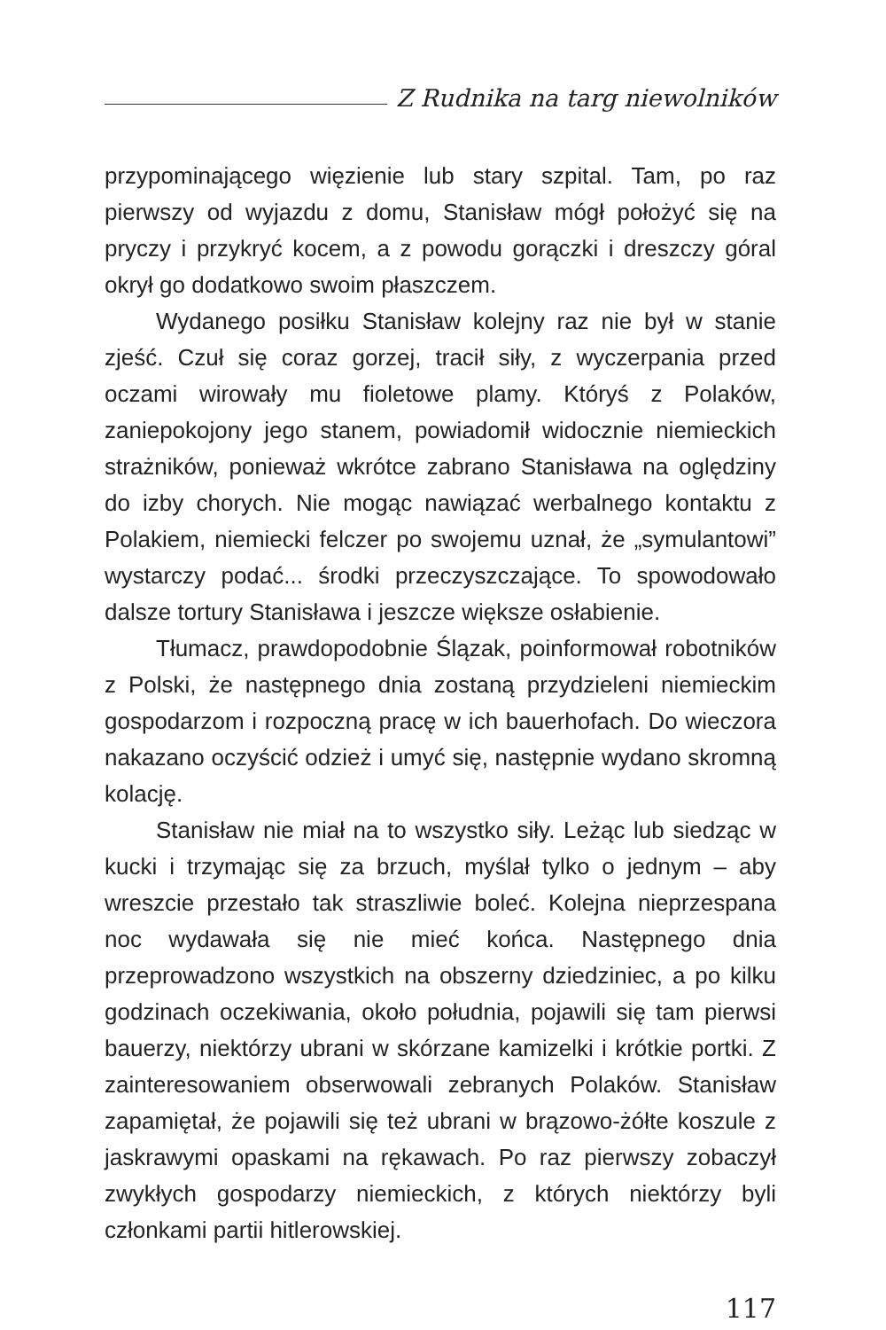Z Rudnika na targ niewolników
przypominającego więzienie lub stary szpital. Tam, po raz pierwszy od wyjazdu z domu, Stanisław mógł położyć się na pryczy i przykryć kocem, a z powodu gorączki i dreszczy góral okrył go dodatkowo swoim płaszczem.
Wydanego posiłku Stanisław kolejny raz nie był w stanie zjeść. Czuł się coraz gorzej, tracił siły, z wyczerpania przed oczami wirowały mu fioletowe plamy. Któryś z Polaków, zaniepokojony jego stanem, powiadomił widocznie niemieckich strażników, ponieważ wkrótce zabrano Stanisława na oględziny do izby chorych. Nie mogąc nawiązać werbalnego kontaktu z Polakiem, niemiecki felczer po swojemu uznał, że „symulantowi” wystarczy podać... środki przeczyszczające. To spowodowało dalsze tortury Stanisława i jeszcze większe osłabienie.
Tłumacz, prawdopodobnie Ślązak, poinformował robotników z Polski, że następnego dnia zostaną przydzieleni niemieckim gospodarzom i rozpoczną pracę w ich bauerhofach. Do wieczora nakazano oczyścić odzież i umyć się, następnie wydano skromną kolację.
Stanisław nie miał na to wszystko siły. Leżąc lub siedząc w kucki i trzymając się za brzuch, myślał tylko o jednym – aby wreszcie przestało tak straszliwie boleć. Kolejna nieprzespana noc wydawała się nie mieć końca. Następnego dnia przeprowadzono wszystkich na obszerny dziedziniec, a po kilku godzinach oczekiwania, około południa, pojawili się tam pierwsi bauerzy, niektórzy ubrani w skórzane kamizelki i krótkie portki. Z zainteresowaniem obserwowali zebranych Polaków. Stanisław zapamiętał, że pojawili się też ubrani w brązowo-żółte koszule z jaskrawymi opaskami na rękawach. Po raz pierwszy zobaczył zwykłych gospodarzy niemieckich, z których niektórzy byli członkami partii hitlerowskiej.
117